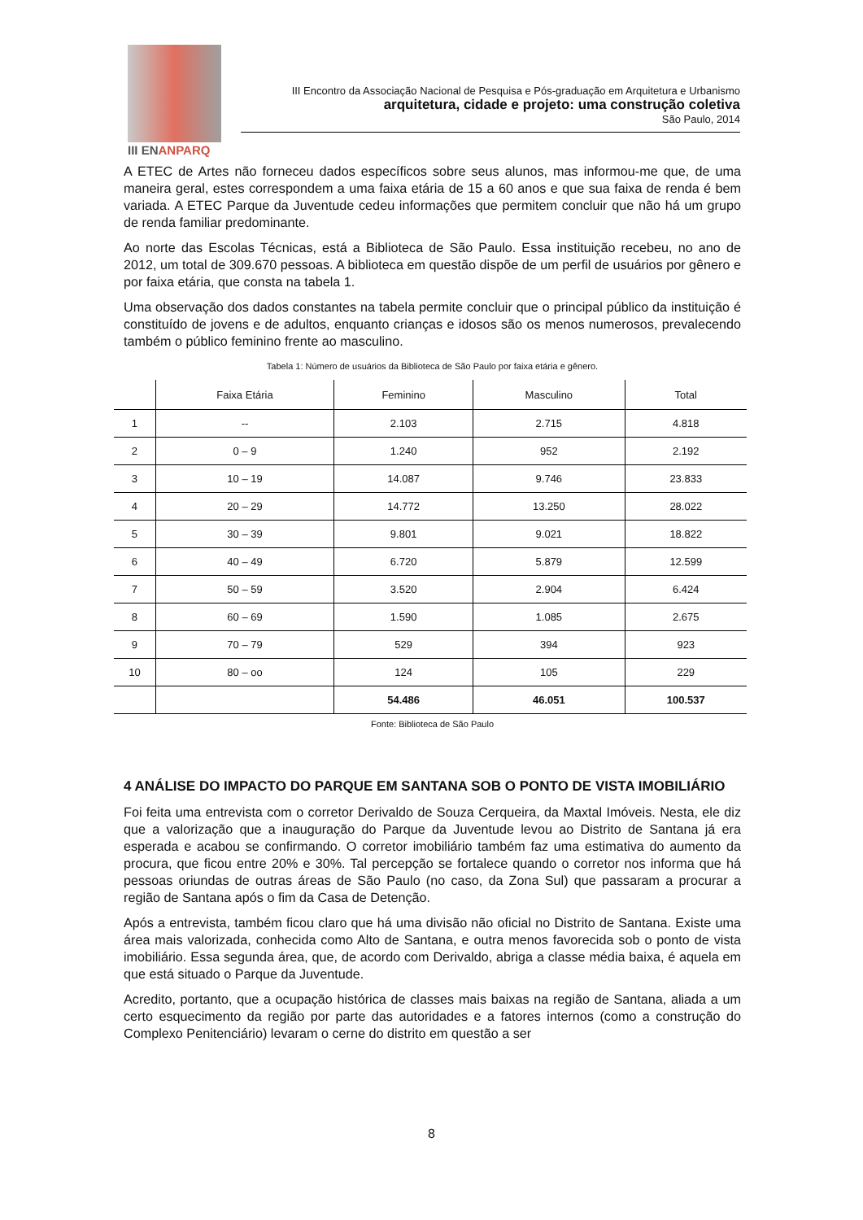III ENANPARQ
III Encontro da Associação Nacional de Pesquisa e Pós-graduação em Arquitetura e Urbanismo
arquitetura, cidade e projeto: uma construção coletiva
São Paulo, 2014
A ETEC de Artes não forneceu dados específicos sobre seus alunos, mas informou-me que, de uma maneira geral, estes correspondem a uma faixa etária de 15 a 60 anos e que sua faixa de renda é bem variada. A ETEC Parque da Juventude cedeu informações que permitem concluir que não há um grupo de renda familiar predominante.
Ao norte das Escolas Técnicas, está a Biblioteca de São Paulo. Essa instituição recebeu, no ano de 2012, um total de 309.670 pessoas. A biblioteca em questão dispõe de um perfil de usuários por gênero e por faixa etária, que consta na tabela 1.
Uma observação dos dados constantes na tabela permite concluir que o principal público da instituição é constituído de jovens e de adultos, enquanto crianças e idosos são os menos numerosos, prevalecendo também o público feminino frente ao masculino.
Tabela 1: Número de usuários da Biblioteca de São Paulo por faixa etária e gênero.
| | Faixa Etária | Feminino | Masculino | Total |
| --- | --- | --- | --- | --- |
| 1 | -- | 2.103 | 2.715 | 4.818 |
| 2 | 0 – 9 | 1.240 | 952 | 2.192 |
| 3 | 10 – 19 | 14.087 | 9.746 | 23.833 |
| 4 | 20 – 29 | 14.772 | 13.250 | 28.022 |
| 5 | 30 – 39 | 9.801 | 9.021 | 18.822 |
| 6 | 40 – 49 | 6.720 | 5.879 | 12.599 |
| 7 | 50 – 59 | 3.520 | 2.904 | 6.424 |
| 8 | 60 – 69 | 1.590 | 1.085 | 2.675 |
| 9 | 70 – 79 | 529 | 394 | 923 |
| 10 | 80 – oo | 124 | 105 | 229 |
| | | 54.486 | 46.051 | 100.537 |
Fonte: Biblioteca de São Paulo
4 ANÁLISE DO IMPACTO DO PARQUE EM SANTANA SOB O PONTO DE VISTA IMOBILIÁRIO
Foi feita uma entrevista com o corretor Derivaldo de Souza Cerqueira, da Maxtal Imóveis. Nesta, ele diz que a valorização que a inauguração do Parque da Juventude levou ao Distrito de Santana já era esperada e acabou se confirmando. O corretor imobiliário também faz uma estimativa do aumento da procura, que ficou entre 20% e 30%. Tal percepção se fortalece quando o corretor nos informa que há pessoas oriundas de outras áreas de São Paulo (no caso, da Zona Sul) que passaram a procurar a região de Santana após o fim da Casa de Detenção.
Após a entrevista, também ficou claro que há uma divisão não oficial no Distrito de Santana. Existe uma área mais valorizada, conhecida como Alto de Santana, e outra menos favorecida sob o ponto de vista imobiliário. Essa segunda área, que, de acordo com Derivaldo, abriga a classe média baixa, é aquela em que está situado o Parque da Juventude.
Acredito, portanto, que a ocupação histórica de classes mais baixas na região de Santana, aliada a um certo esquecimento da região por parte das autoridades e a fatores internos (como a construção do Complexo Penitenciário) levaram o cerne do distrito em questão a ser
8